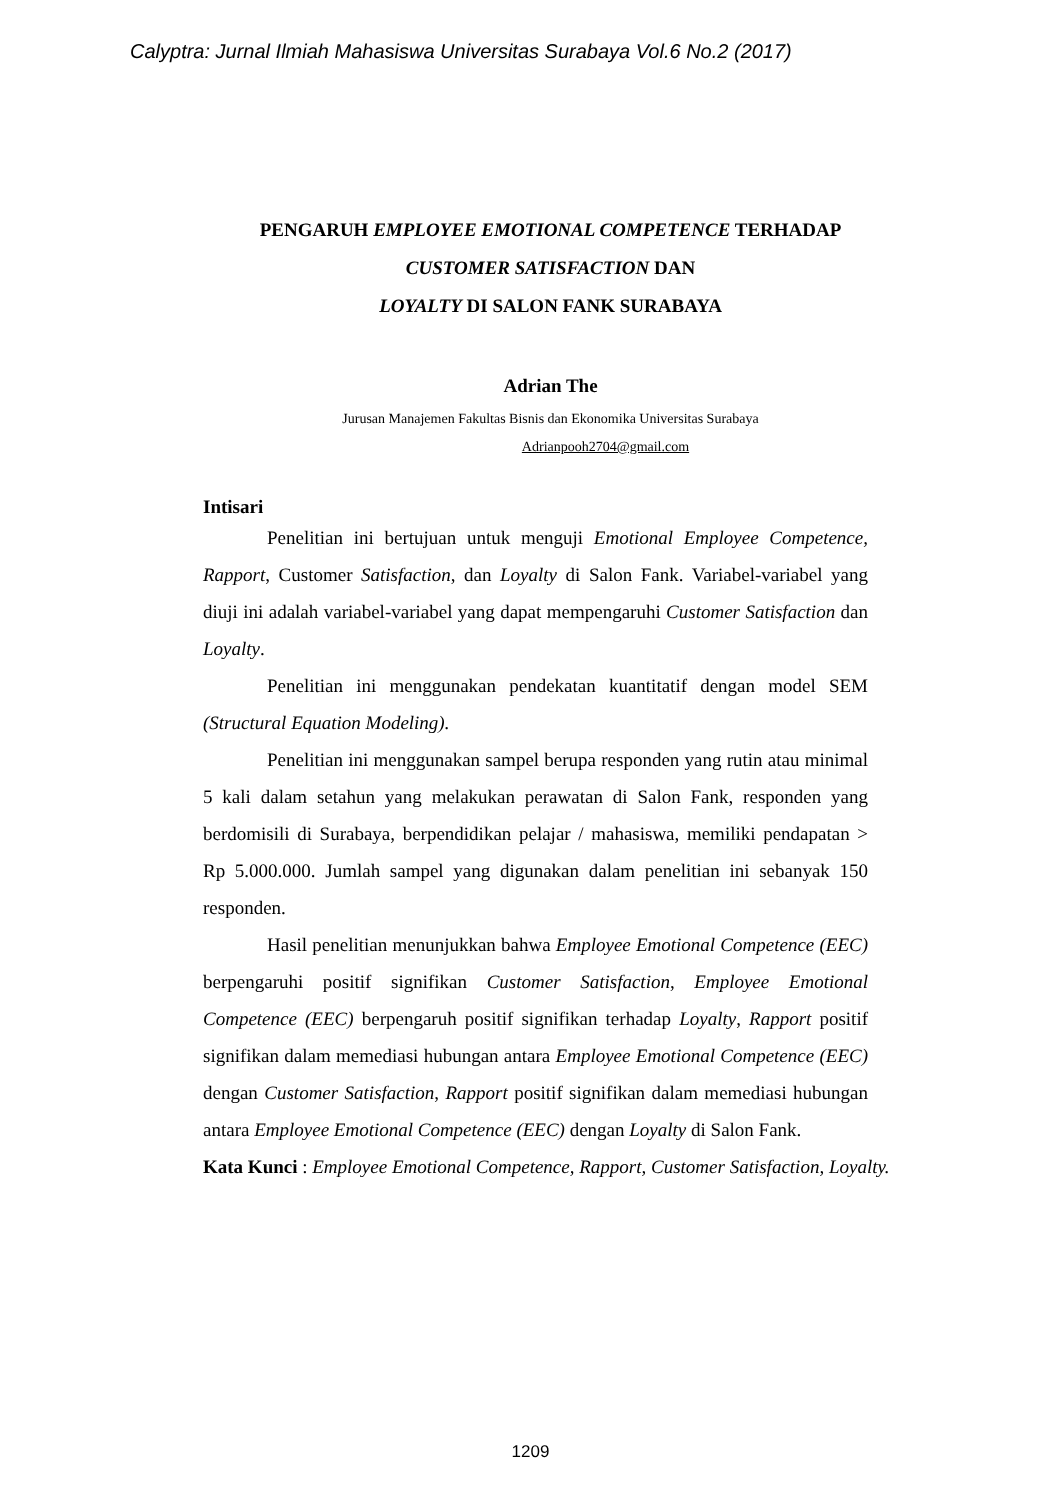Calyptra: Jurnal Ilmiah Mahasiswa Universitas Surabaya Vol.6 No.2 (2017)
PENGARUH EMPLOYEE EMOTIONAL COMPETENCE TERHADAP
CUSTOMER SATISFACTION DAN
LOYALTY DI SALON FANK SURABAYA
Adrian The
Jurusan Manajemen Fakultas Bisnis dan Ekonomika Universitas Surabaya
Adrianpooh2704@gmail.com
Intisari
Penelitian ini bertujuan untuk menguji Emotional Employee Competence, Rapport, Customer Satisfaction, dan Loyalty di Salon Fank. Variabel-variabel yang diuji ini adalah variabel-variabel yang dapat mempengaruhi Customer Satisfaction dan Loyalty.
Penelitian ini menggunakan pendekatan kuantitatif dengan model SEM (Structural Equation Modeling).
Penelitian ini menggunakan sampel berupa responden yang rutin atau minimal 5 kali dalam setahun yang melakukan perawatan di Salon Fank, responden yang berdomisili di Surabaya, berpendidikan pelajar / mahasiswa, memiliki pendapatan > Rp 5.000.000. Jumlah sampel yang digunakan dalam penelitian ini sebanyak 150 responden.
Hasil penelitian menunjukkan bahwa Employee Emotional Competence (EEC) berpengaruhi positif signifikan Customer Satisfaction, Employee Emotional Competence (EEC) berpengaruh positif signifikan terhadap Loyalty, Rapport positif signifikan dalam memediasi hubungan antara Employee Emotional Competence (EEC) dengan Customer Satisfaction, Rapport positif signifikan dalam memediasi hubungan antara Employee Emotional Competence (EEC) dengan Loyalty di Salon Fank.
Kata Kunci : Employee Emotional Competence, Rapport, Customer Satisfaction, Loyalty.
1209